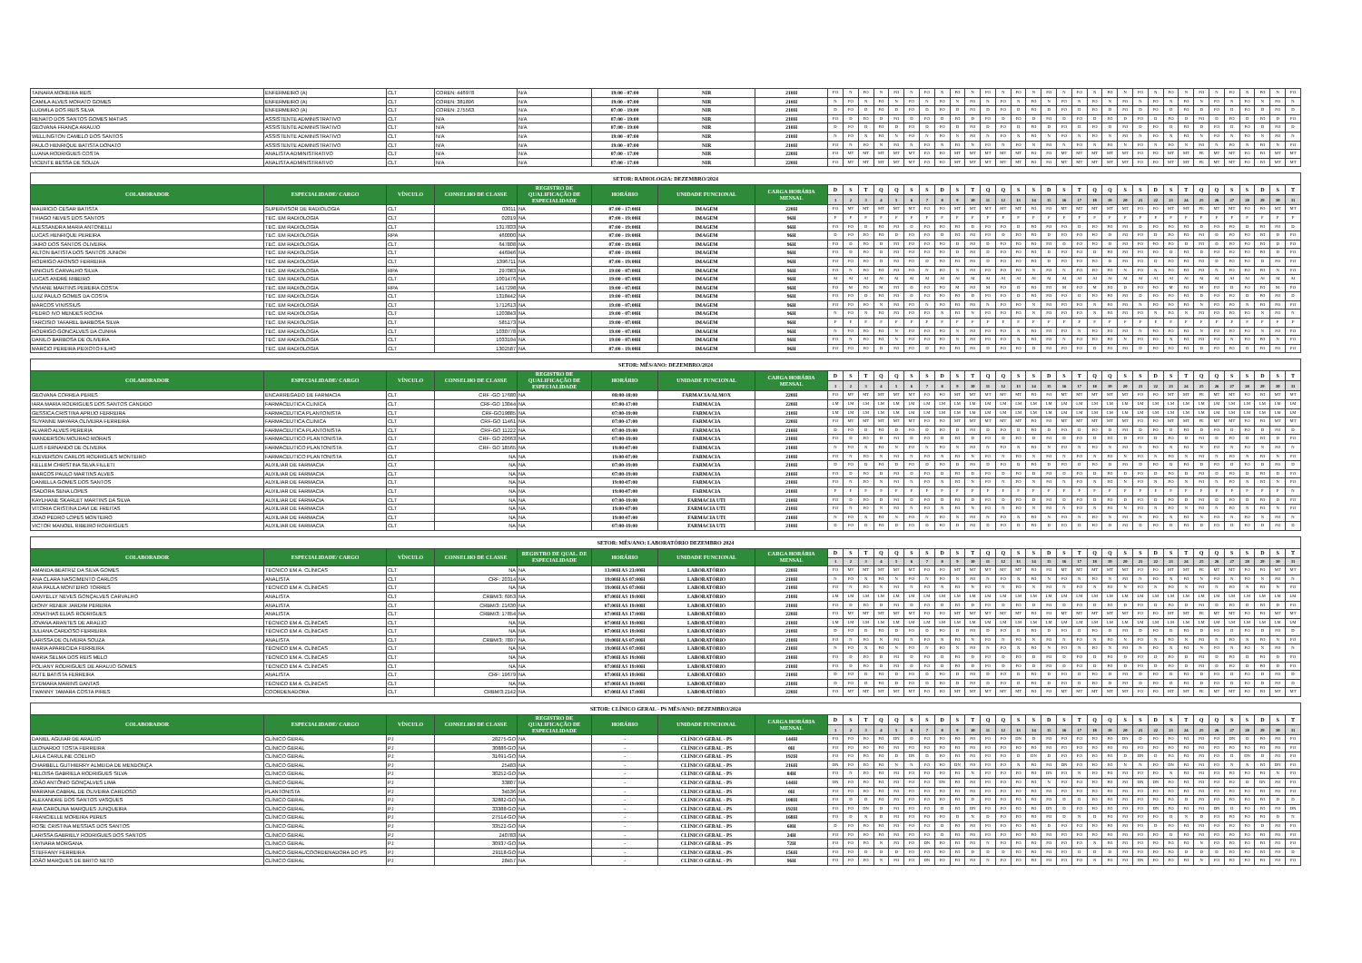| TAINARA MOREIRA REIS | ENFERMEIRO (A) | CLT | COREN: 446978 | N/A | 19:00 - 07:00 | NIR | 210H | FO | N | FO | N | FO | N | FO | N | FO | N | FO | N | FO | N | FO | N | FO | N | FO | N | FO | N | FO | N | FO | N | FO | N | FO | N | FO |
| CAMILA ALVES MORATO GOMES | ENFERMEIRO (A) | CLT | COREN: 381896 | N/A | 19:00 - 07:00 | NIR | 210H | N | FO | N | FO | N | FO | N | FO | N | FO | N | FO | N | FO | N | FO | N | FO | N | FO | N | FO | N | FO | N | FO | N | FO | N | FO | N |
| LUDMILA DOS REIS SILVA | ENFERMEIRO (A) | CLT | COREN: 275563 | N/A | 07:00 - 19:00 | NIR | 210H | D | FO | D | FO | D | FO | D | FO | D | FO | D | FO | D | FO | D | FO | D | FO | D | FO | D | FO | D | FO | D | FO | D | FO | D | FO | D |
| RENATO DOS SANTOS GOMES MATIAS | ASSISTENTE ADMINISTRATIVO | CLT | N/A | N/A | 07:00 - 19:00 | NIR | 210H | FO | D | FO | D | FO | D | FO | D | FO | D | FO | D | FO | D | FO | D | FO | D | FO | D | FO | D | FO | D | FO | D | FO | D | FO | D | FO |
| GEOVANA FRANÇA ARAUJO | ASSISTENTE ADMINISTRATIVO | CLT | N/A | N/A | 07:00 - 19:00 | NIR | 210H | D | FO | D | FO | D | FO | D | FO | D | FO | D | FO | D | FO | D | FO | D | FO | D | FO | D | FO | D | FO | D | FO | D | FO | D | FO | D |
| WELLINGTON CAMELO DOS SANTOS | ASSISTENTE ADMINISTRATIVO | CLT | N/A | N/A | 19:00 - 07:00 | NIR | 210H | N | FO | N | FO | N | FO | N | FO | N | FO | N | FO | N | FO | N | FO | N | FO | N | FO | N | FO | N | FO | N | FO | N | FO | N | FO | N |
| PAULO HENRIQUE BATISTA DONATO | ASSISTENTE ADMINISTRATIVO | CLT | N/A | N/A | 19:00 - 07:00 | NIR | 210H | FO | N | FO | N | FO | N | FO | N | FO | N | FO | N | FO | N | FO | N | FO | N | FO | N | FO | N | FO | N | FO | N | FO | N | FO | N | FO |
| LUANA RODRIGUES COSTA | ANALISTA ADMINISTRATIVO | CLT | N/A | N/A | 07:00 - 17:00 | NIR | 220H | FO | MT | MT | MT | MT | MT | FO | FO | MT | MT | MT | MT | MT | FO | FO | MT | MT | MT | MT | MT | FO | FO | MT | MT | FE | MT | MT | FO | FO | MT | MT |
| VICENTE BESSA DE SOUZA | ANALISTA ADMINISTRATIVO | CLT | N/A | N/A | 07:00 - 17:00 | NIR | 220H | FO | MT | MT | MT | MT | MT | FO | FO | MT | MT | MT | MT | MT | FO | FO | MT | MT | MT | MT | MT | FO | FO | MT | MT | FE | MT | MT | FO | FO | MT | MT |
| SETOR: RADIOLOGIA: DEZEMBRO/2024 | | | | | | | | | | | | | | | | | | | | | | | | | | | | | | | | | | | | | | |
| COLABORADOR | ESPECIALIDADE/ CARGO | VÍNCULO | CONSELHO DE CLASSE | REGISTRO DE QUALIFICAÇÃO DE ESPECIALIDADE | HORÁRIO | UNIDADE FUNCIONAL | CARGA HORÁRIA MENSAL | D | S | T | Q | Q | S | S | D | S | T | Q | Q | S | S | D | S | T | Q | Q | S | S | D | S | T | Q | Q | S | S | D | S | T |
| | | | | | | | | 1 | 2 | 3 | 4 | 5 | 6 | 7 | 8 | 9 | 10 | 11 | 12 | 13 | 14 | 15 | 16 | 17 | 18 | 19 | 20 | 21 | 22 | 23 | 24 | 25 | 26 | 27 | 28 | 29 | 30 | 31 |
| MAURICIO CESAR BATISTA | SUPERVISOR DE RADIOLOGIA | CLT | 03011 | NA | 07:00 - 17:00H | IMAGEM | 220H | FO | MT | MT | MT | MT | MT | FO | FO | MT | MT | MT | MT | MT | FO | FO | MT | MT | MT | MT | MT | FO | FO | MT | MT | FE | MT | MT | FO | FO | MT | MT |
| THIAGO NEVES DOS SANTOS | TEC. EM RADIOLOGIA | CLT | 02019 | NA | 07:00 - 19:00H | IMAGEM | 96H | F | F | F | F | F | F | F | F | F | F | F | F | F | F | F | F | F | F | F | F | F | F | F | F | F | F | F | F | F | F | F |
| ALESSANDRA MARIA ANTONELLI | TEC. EM RADIOLOGIA | CLT | 1317833 | NA | 07:00 - 19:00H | IMAGEM | 96H | FO | FO | D | FO | FO | D | FO | FO | FO | D | FO | FO | D | FO | FO | FO | D | FO | FO | FO | D | FO | FO | FO | D | FO | FO | D | FO | FO | D |
| LUCAS HENRIQUE PEREIRA | TEC. EM RADIOLOGIA | RPA | 460000 | NA | 07:00 - 19:00H | IMAGEM | 96H | D | FO | FO | FO | D | FO | FO | D | FO | FO | FO | D | FO | FO | D | FO | FO | FO | D | FO | FO | D | FO | FO | FO | D | FO | FO | FO | D | FO |
| JAIRO DOS SANTOS OLIVEIRA | TEC. EM RADIOLOGIA | CLT | 647808 | NA | 07:00 - 19:00H | IMAGEM | 96H | FO | D | FO | D | FO | FO | FO | FO | D | FO | D | FO | FO | FO | FO | D | FO | FO | D | FO | FO | FO | FO | D | FO | D | FO | FO | FO | D | FO |
| AILTON BATISTA DOS SANTOS JÚNIOR | TEC. EM RADIOLOGIA | CLT | 446946 | NA | 07:00 - 19:00H | IMAGEM | 96H | FO | D | FO | D | FO | FO | FO | FO | D | FO | D | FO | FO | FO | D | FO | FO | D | FO | FO | FO | FO | D | FO | D | FO | FO | FO | FO | D | FO |
| RODRIGO AFONSO FERREIRA | TEC. EM RADIOLOGIA | CLT | 1396711 | NA | 07:00 - 19:00H | IMAGEM | 96H | FO | FO | FO | D | FO | FO | D | FO | FO | FO | D | FO | FO | FO | D | FO | FO | FO | D | FO | FO | D | FO | FO | FO | D | FO | FO | D | FO | FO |
| VINICIUS CARVALHO SILVA | TEC. EM RADIOLOGIA | RPA | 297083 | NA | 19:00 - 07:00H | IMAGEM | 96H | FO | N | FO | FO | FO | FO | N | FO | N | FO | FO | FO | FO | N | FO | N | FO | FO | FO | N | FO | N | FO | FO | FO | N | FO | FO | FO | N | FO |
| LUCAS ANDRÉ RIBEIRO | TEC. EM RADIOLOGIA | CLT | 1001476 | NA | 19:00 - 07:00H | IMAGEM | 96H | AI | AI | AI | AI | AI | AI | AI | AI | AI | AI | AI | AI | AI | AI | AI | AI | AI | AI | AI | AI | AI | AI | AI | AI | AI | AI | AI | AI | AI | AI | AI |
| VIVIANE MARTINS PEREIRA COSTA | TEC. EM RADIOLOGIA | RPA | 1417298 | NA | 19:00 - 07:00H | IMAGEM | 96H | FO | M | FO | M | FO | D | FO | FO | M | FO | M | FO | D | FO | FO | M | FO | M | FO | D | FO | FO | M | FO | M | FO | D | FO | FO | M | FO |
| LUIZ PAULO GOMES DA COSTA | TEC. EM RADIOLOGIA | CLT | 1318442 | NA | 19:00 - 07:00H | IMAGEM | 96H | FO | FO | D | FO | FO | D | FO | FO | FO | D | FO | FO | D | FO | FO | FO | D | FO | FO | FO | D | FO | FO | FO | D | FO | FO | D | FO | FO | D |
| MARCOS VINISSIUS | TEC. EM RADIOLOGIA | CLT | 1712613 | NA | 19:00 - 07:00H | IMAGEM | 96H | FO | FO | FO | N | FO | FO | N | FO | FO | FO | N | FO | FO | N | FO | FO | FO | N | FO | FO | N | FO | FO | FO | N | FO | FO | N | FO | FO | FO |
| PEDRO IVO MENDES ROCHA | TEC. EM RADIOLOGIA | CLT | 1203843 | NA | 19:00 - 07:00H | IMAGEM | 96H | N | FO | N | FO | FO | FO | FO | N | FO | N | FO | FO | FO | N | FO | FO | FO | N | FO | FO | FO | N | FO | N | FO | FO | FO | FO | N | FO | N |
| TARCISIO TAFAREL BARBOSA SILVA | TEC. EM RADIOLOGIA | CLT | 585173 | NA | 19:00 - 07:00H | IMAGEM | 96H | F | F | F | F | F | F | F | F | F | F | F | F | F | F | F | F | F | F | F | F | F | F | F | F | F | F | F | F | F | F | F |
| RODRIGO GONCALVES DA CUNHA | TEC. EM RADIOLOGIA | CLT | 1030778 | NA | 19:00 - 07:00H | IMAGEM | 96H | N | FO | FO | FO | N | FO | FO | FO | N | FO | FO | FO | N | FO | FO | FO | N | FO | FO | FO | N | FO | FO | FO | N | FO | FO | FO | N | FO | FO |
| DANILO BARBOSA DE OLIVEIRA | TEC. EM RADIOLOGIA | CLT | 1033194 | NA | 19:00 - 07:00H | IMAGEM | 96H | FO | N | FO | FO | N | FO | FO | FO | N | FO | FO | FO | N | FO | FO | N | FO | FO | FO | N | FO | FO | N | FO | FO | FO | N | FO | FO | N | FO |
| MARCIO PEREIRA PEIXOTO FILHO | TEC. EM RADIOLOGIA | CLT | 1302587 | NA | 07:00 - 19:00H | IMAGEM | 96H | FO | FO | FO | D | FO | FO | D | FO | FO | FO | D | FO | FO | D | FO | FO | FO | D | FO | FO | D | FO | FO | FO | D | FO | FO | D | FO | FO | FO |
| SETOR: MÊS/ANO: DEZEMBRO/2024 | | | | | | | | | | | | | | | | | | | | | | | | | | | | | | | | | | | | | | |
| COLABORADOR | ESPECIALIDADE/ CARGO | VÍNCULO | CONSELHO DE CLASSE | REGISTRO DE QUALIFICAÇÃO DE ESPECIALIDADE | HORÁRIO | UNIDADE FUNCIONAL | CARGA HORÁRIA MENSAL | D | S | T | Q | Q | S | S | D | S | T | Q | Q | S | S | D | S | T | Q | Q | S | S | D | S | T | Q | Q | S | S | D | S | T |
| | | | | | | | | 1 | 2 | 3 | 4 | 5 | 6 | 7 | 8 | 9 | 10 | 11 | 12 | 13 | 14 | 15 | 16 | 17 | 18 | 19 | 20 | 21 | 22 | 23 | 24 | 25 | 26 | 27 | 28 | 29 | 30 | 31 |
| GEOVANA CORREA PERES | ENCARREGADO DE FARMACIA | CLT | CRF -GO 17680 | NA | 08:00-18:00 | FARMACIA/ALMOX | 220H | FO | MT | MT | MT | MT | MT | FO | FO | MT | MT | MT | MT | MT | FO | FO | MT | MT | MT | MT | MT | FO | FO | MT | MT | FE | MT | MT | FO | FO | MT | MT |
| IARA MARIA RODRIGUES DOS SANTOS CANDIDO | FARMACEUTICA CLINICA | CLT | CRF-GO 13044 | NA | 07:00-17:00 | FARMACIA | 220H | LM | LM | LM | LM | LM | LM | LM | LM | LM | LM | LM | LM | LM | LM | LM | LM | LM | LM | LM | LM | LM | LM | LM | LM | LM | LM | LM | LM | LM | LM | LM |
| GESSICA CRISTINA APRIJO FERREIRA | FARMACEUTICA PLANTONISTA | CLT | CRF-GO19885 | NA | 07:00-19:00 | FARMACIA | 210H | LM | LM | LM | LM | LM | LM | LM | LM | LM | LM | LM | LM | LM | LM | LM | LM | LM | LM | LM | LM | LM | LM | LM | LM | LM | LM | LM | LM | LM | LM | LM |
| SUYANNE MAYARA OLIVEIRA FERREIRA | FARMACEUTICA CLINICA | CLT | CRF-GO 11461 | NA | 07:00-17:00 | FARMACIA | 220H | FO | MT | MT | MT | MT | MT | FO | FO | MT | MT | MT | MT | MT | FO | FO | MT | MT | MT | MT | MT | FO | FO | MT | MT | FE | MT | MT | FO | FO | MT | MT |
| ALVARO ALVES PERERIA | FARMACEUTICA PLANTONISTA | CLT | CRF-GO 11222 | NA | 07:00-19:00 | FARMACIA | 210H | D | FO | D | FO | D | FO | D | FO | D | FO | D | FO | D | FO | D | FO | D | FO | D | FO | D | FO | D | FO | D | FO | D | FO | D | FO | D |
| WANDERSON MOURAO MORAIS | FARMACEUTICO PLANTONISTA | CLT | CRF- GO 20663 | NA | 07:00-19:00 | FARMACIA | 210H | FO | D | FO | D | FO | D | FO | D | FO | D | FO | D | FO | D | FO | D | FO | D | FO | D | FO | D | FO | D | FO | D | FO | D | FO | D | FO |
| LUIS FERNANDO DE OLIVEIRA | FARMACEUTICO PLANTONISTA | CLT | CRF- GO 18565 | NA | 19:00-07:00 | FARMACIA | 210H | N | FO | N | FO | N | FO | N | FO | N | FO | N | FO | N | FO | N | FO | N | FO | N | FO | N | FO | N | FO | N | FO | N | FO | N | FO | N |
| KLEVERSON CARLOS RODRIGUES MONTEIRO | FARMACEUTICO PLANTONISTA | CLT | NA | NA | 19:00-07:00 | FARMACIA | 210H | FO | N | FO | N | FO | N | FO | N | FO | N | FO | N | FO | N | FO | N | FO | N | FO | N | FO | N | FO | N | FO | N | FO | N | FO | N | FO |
| KELLEM CHRISTINA SILVA FILLETI | AUXILIAR DE FARMACIA | CLT | NA | NA | 07:00-19:00 | FARMACIA | 210H | D | FO | D | FO | D | FO | D | FO | D | FO | D | FO | D | FO | D | FO | D | FO | D | FO | D | FO | D | FO | D | FO | D | FO | D | FO | D |
| MARCOS PAULO MARTINS ALVES | AUXILIAR DE FARMACIA | CLT | NA | NA | 07:00-19:00 | FARMACIA | 210H | FO | D | FO | D | FO | D | FO | D | FO | D | FO | D | FO | D | FO | D | FO | D | FO | D | FO | D | FO | D | FO | D | FO | D | FO | D | FO |
| DANIELLA GOMES DOS SANTOS | AUXILIAR DE FARMACIA | CLT | NA | NA | 19:00-07:00 | FARMACIA | 210H | FO | N | FO | N | FO | N | FO | N | FO | N | FO | N | FO | N | FO | N | FO | N | FO | N | FO | N | FO | N | FO | N | FO | N | FO | N | FO |
| ISADORA SENA LOPES | AUXILIAR DE FARMACIA | CLT | NA | NA | 19:00-07:00 | FARMACIA | 210H | F | F | F | F | F | F | F | F | F | F | F | F | F | F | F | F | F | F | F | F | F | F | F | F | F | F | F | F | F | F | N |
| KAYLHANE SKARLET MARTINS DA SILVA | AUXILIAR DE FARMACIA | CLT | NA | NA | 07:00-19:00 | FARMACIA UTI | 210H | FO | D | FO | D | FO | D | FO | D | FO | D | FO | D | FO | D | FO | D | FO | D | FO | D | FO | D | FO | D | FO | D | FO | D | FO | D | FO |
| VITORIA CRISTINA DAVI DE FREITAS | AUXILIAR DE FARMACIA | CLT | NA | NA | 19:00-07:00 | FARMACIA UTI | 210H | FO | N | FO | N | FO | N | FO | N | FO | N | FO | N | FO | N | FO | N | FO | N | FO | N | FO | N | FO | N | FO | N | FO | N | FO | N | FO |
| JOAO PEDRO LOPES MONTEIRO | AUXILIAR DE FARMACIA | CLT | NA | NA | 19:00-07:00 | FARMACIA UTI | 210H | N | FO | N | FO | N | FO | N | FO | N | FO | N | FO | N | FO | N | FO | N | FO | N | FO | N | FO | N | FO | N | FO | N | FO | N | FO | N |
| VICTOR MANOEL RIBEIRO RODRIGUES | AUXILIAR DE FARMACIA | CLT | NA | NA | 07:00-19:00 | FARMACIA UTI | 210H | D | FO | D | FO | D | FO | D | FO | D | FO | D | FO | D | FO | D | FO | D | FO | D | FO | D | FO | D | FO | D | FO | D | FO | D | FO | D |
| SETOR: MÊS/ANO: LABORATÓRIO DEZEMBRO 2024 | | | | | | | | | | | | | | | | | | | | | | | | | | | | | | | | | | | | | | |
| COLABORADOR | ESPECIALIDADE/ CARGO | VÍNCULO | CONSELHO DE CLASSE | REGISTRO DE QUAL. DE ESPECIALIDADE | HORÁRIO | UNIDADE FUNCIONAL | CARGA HORÁRIA MENSAL | D | S | T | Q | Q | S | S | D | S | T | Q | Q | S | S | D | S | T | Q | Q | S | S | D | S | T | Q | Q | S | S | D | S | T |
| | | | | | | | | 1 | 2 | 3 | 4 | 5 | 6 | 7 | 8 | 9 | 10 | 11 | 12 | 13 | 14 | 15 | 16 | 17 | 18 | 19 | 20 | 21 | 22 | 23 | 24 | 25 | 26 | 27 | 28 | 29 | 30 | 31 |
| AMANDA BEATRIZ DA SILVA GOMES | TÉCNICO EM A. CLÍNICAS | CLT | NA | NA | 13:00H AS 23:00H | LABORATÓRIO | 220H | FO | MT | MT | MT | MT | MT | FO | FO | MT | MT | MT | MT | MT | FO | FO | MT | MT | MT | MT | MT | FO | FO | MT | MT | FE | MT | MT | FO | FO | MT | MT |
| ANA CLARA NASCIMENTO CARLOS | ANALISTA | CLT | CRF: 20314 | NA | 19:00H AS 07:00H | LABORATÓRIO | 210H | N | FO | N | FO | N | FO | N | FO | N | FO | N | FO | N | FO | N | FO | N | FO | N | FO | N | FO | N | FO | N | FO | N | FO | N | FO | N |
| ANA PAULA MONTEIRO TORRES | TÉCNICO EM A. CLÍNICAS | CLT | NA | NA | 19:00H AS 07:00H | LABORATÓRIO | 210H | FO | N | FO | N | FO | N | FO | N | FO | N | FO | N | FO | N | FO | N | FO | N | FO | N | FO | N | FO | N | FO | N | FO | N | FO | N | FO |
| DANYELLY NEVES GONÇALVES CARVALHO | ANALISTA | CLT | CRBM/3: 6953 | NA | 07:00H AS 19:00H | LABORATÓRIO | 210H | LM | LM | LM | LM | LM | LM | LM | LM | LM | LM | LM | LM | LM | LM | LM | LM | LM | LM | LM | LM | LM | LM | LM | LM | LM | LM | LM | LM | LM | LM | LM |
| DIONY RENER JARDIM PEREIRA | ANALISTA | CLT | CRBM/3: 21630 | NA | 07:00H AS 19:00H | LABORATÓRIO | 210H | FO | D | FO | D | FO | D | FO | D | FO | D | FO | D | FO | D | FO | D | FO | D | FO | D | FO | D | FO | D | FO | D | FO | D | FO | D | FO |
| JONATHAS ELIAS RODRIGUES | ANALISTA | CLT | CRBM/3: 17854 | NA | 07:00H AS 17:00H | LABORATÓRIO | 220H | FO | MT | MT | MT | MT | MT | FO | FO | MT | MT | MT | MT | MT | FO | FO | MT | MT | MT | MT | MT | FO | FO | MT | MT | FE | MT | MT | FO | FO | MT | MT |
| JOVANA ARANTES DE ARAÚJO | TÉCNICO EM A. CLÍNICAS | CLT | NA | NA | 07:00H AS 19:00H | LABORATÓRIO | 210H | LM | LM | LM | LM | LM | LM | LM | LM | LM | LM | LM | LM | LM | LM | LM | LM | LM | LM | LM | LM | LM | LM | LM | LM | LM | LM | LM | LM | LM | LM | LM |
| JULIANA CARDOSO FERREIRA | TÉCNICO EM A. CLÍNICAS | CLT | NA | NA | 07:00H AS 19:00H | LABORATÓRIO | 210H | D | FO | D | FO | D | FO | D | FO | D | FO | D | FO | D | FO | D | FO | D | FO | D | FO | D | FO | D | FO | D | FO | D | FO | D | FO | D |
| LARISSA DE OLIVEIRA SOUZA | ANALISTA | CLT | CRBM/3: 7897 | NA | 19:00H AS 07:00H | LABORATÓRIO | 210H | FO | N | FO | N | FO | N | FO | N | FO | N | FO | N | FO | N | FO | N | FO | N | FO | N | FO | N | FO | N | FO | N | FO | N | FO | N | FO |
| MARIA APARECIDA FERREIRA | TÉCNICO EM A. CLÍNICAS | CLT | NA | NA | 19:00H AS 07:00H | LABORATÓRIO | 210H | N | FO | N | FO | N | FO | N | FO | N | FO | N | FO | N | FO | N | FO | N | FO | N | FO | N | FO | N | FO | N | FO | N | FO | N | FO | N |
| MARIA SELMA DOS REIS MELO | TÉCNICO EM A. CLÍNICAS | CLT | NA | NA | 07:00H AS 19:00H | LABORATÓRIO | 210H | FO | D | FO | D | FO | D | FO | D | FO | D | FO | D | FO | D | FO | D | FO | D | FO | D | FO | D | FO | D | FO | D | FO | D | FO | D | FO |
| POLIANY RODRIGUES DE ARAUJO GOMES | TÉCNICO EM A. CLÍNICAS | CLT | NA | NA | 07:00H AS 19:00H | LABORATÓRIO | 210H | FO | D | FO | D | FO | D | FO | D | FO | D | FO | D | FO | D | FO | D | FO | D | FO | D | FO | D | FO | D | FO | D | FO | D | FO | D | FO |
| RUTE BATISTA FERREIRA | ANALISTA | CLT | CRF: 19679 | NA | 07:00H AS 19:00H | LABORATÓRIO | 210H | D | FO | D | FO | D | FO | D | FO | D | FO | D | FO | D | FO | D | FO | D | FO | D | FO | D | FO | D | FO | D | FO | D | FO | D | FO | D |
| SYDMARA MARINS DANTAS | TÉCNICO EM A. CLÍNICAS | CLT | NA | NA | 07:00H AS 19:00H | LABORATÓRIO | 210H | D | FO | D | FO | D | FO | D | FO | D | FO | D | FO | D | FO | D | FO | D | FO | D | FO | D | FO | D | FO | D | FO | D | FO | D | FO | D |
| TWANNY TAMARA COSTA PIRES | COORDENADORA | CLT | CRBM/3:2142 | NA | 07:00H AS 17:00H | LABORATÓRIO | 220H | FO | MT | MT | MT | MT | MT | FO | FO | MT | MT | MT | MT | MT | FO | FO | MT | MT | MT | MT | MT | FO | FO | MT | MT | FE | MT | MT | FO | FO | MT | MT |
| SETOR: CLÍNICO GERAL - PS MÊS/ANO: DEZEMBRO/2024 | | | | | | | | | | | | | | | | | | | | | | | | | | | | | | | | | | | | | | |
| COLABORADOR | ESPECIALIDADE/ CARGO | VÍNCULO | CONSELHO DE CLASSE | REGISTRO DE QUALIFICAÇÃO DE ESPECIALIDADE | HORÁRIO | UNIDADE FUNCIONAL | CARGA HORÁRIA MENSAL | D | S | T | Q | Q | S | S | D | S | T | Q | Q | S | S | D | S | T | Q | Q | S | S | D | S | T | Q | Q | S | S | D | S | T |
| | | | | | | | | 1 | 2 | 3 | 4 | 5 | 6 | 7 | 8 | 9 | 10 | 11 | 12 | 13 | 14 | 15 | 16 | 17 | 18 | 19 | 20 | 21 | 22 | 23 | 24 | 25 | 26 | 27 | 28 | 29 | 30 | 31 |
| DANIEL AGUIAR DE ARAÚJO | CLÍNICO GERAL | PJ | 28275-GO | NA | - | CLÍNICO GERAL - PS | 144H | FO | FO | FO | FO | DN | D | FO | FO | FO | FO | FO | FO | DN | D | FO | FO | FO | FO | FO | DN | D | FO | FO | FO | FO | FO | DN | D | FO | FO | FO |
| LEONARDO TOSTA FERREIRA | CLÍNICO GERAL | PJ | 30886-GO | NA | - | CLÍNICO GERAL - PS | 0H | FO | FO | FO | FO | FO | FO | FO | FO | FO | FO | FO | FO | FO | FO | FO | FO | FO | FO | FO | FO | FO | FO | FO | FO | FO | FO | FO | FO | FO | FO | FO |
| LAILA CARULINE COELHO | CLÍNICO GERAL | PJ | 31691-GO | NA | - | CLÍNICO GERAL - PS | 192H | FO | FO | FO | FO | D | DN | D | FO | FO | FO | FO | FO | D | DN | D | FO | FO | FO | FO | D | DN | D | FO | FO | FO | FO | D | DN | D | FO | FO |
| CHARBELL GUTHIERRY ALMEIDA DE MENDONÇA | CLÍNICO GERAL | PJ | 25483 | NA | - | CLÍNICO GERAL - PS | 216H | DN | FO | FO | FO | N | N | FO | FO | DN | FO | FO | FO | N | FO | FO | DN | FO | FO | FO | N | N | FO | DN | FO | FO | FO | N | N | FO | DN | FO |
| HELOISA GABRIELA RODRIGUES SILVA | CLÍNICO GERAL | PJ | 30252-GO | NA | - | CLÍNICO GERAL - PS | 84H | FO | N | FO | FO | FO | FO | FO | FO | FO | N | FO | FO | FO | FO | DN | FO | N | FO | FO | FO | FO | FO | N | FO | FO | FO | FO | FO | FO | N | FO |
| JOÃO ANTÔNIO GONÇALVES LIMA | CLÍNICO GERAL | PJ | 33807 | NA | - | CLÍNICO GERAL - PS | 144H | DN | FO | FO | FO | FO | FO | FO | DN | FO | FO | FO | FO | FO | FO | N | FO | FO | FO | FO | FO | DN | DN | FO | FO | FO | FO | FO | D | DN | FO | FO |
| MARIANA CABRAL DE OLIVEIRA CARDOSO | PLANTONISTA | PJ | 34536 | NA | - | CLÍNICO GERAL - PS | 0H | FO | FO | FO | FO | FO | FO | FO | FO | FO | FO | FO | FO | FO | FO | FO | FO | FO | FO | FO | FO | FO | FO | FO | FO | FO | FO | FO | FO | FO | FO | FO |
| ALEXANDRE DOS SANTOS VASQUES | CLÍNICO GERAL | PJ | 32882-GO | NA | - | CLÍNICO GERAL - PS | 108H | FO | D | D | FO | FO | FO | FO | FO | FO | D | FO | FO | FO | FO | FO | D | D | FO | FO | FO | FO | FO | FO | D | FO | FO | FO | FO | FO | D | D |
| ANA CAROLINA MARQUES JUNQUEIRA | CLÍNICO GERAL | PJ | 33388-GO | NA | - | CLÍNICO GERAL - PS | 192H | FO | FO | DN | D | FO | FO | FO | D | FO | DN | FO | FO | FO | FO | DN | D | FO | FO | FO | FO | FO | DN | FO | FO | FO | DN | D | FO | FO | FO | DN |
| FRANCIELLE MOREIRA PERES | CLÍNICO GERAL | PJ | 27514-GO | NA | - | CLÍNICO GERAL - PS | 168H | FO | D | N | D | FO | FO | FO | FO | D | N | D | FO | FO | FO | FO | D | N | D | FO | FO | FO | FO | D | N | D | FO | FO | FO | FO | D | N |
| ROSE CRISTINA MESSIAS DOS SANTOS | CLÍNICO GERAL | PJ | 33522-GO | NA | - | CLÍNICO GERAL - PS | 60H | D | FO | FO | FO | FO | FO | FO | D | FO | FO | FO | FO | FO | FO | D | FO | FO | FO | FO | FO | FO | D | FO | FO | FO | FO | FO | FO | D | FO | FO |
| LARISSA GABRIELY RODRIGUES DOS SANTOS | CLÍNICO GERAL | PJ | 240783 | NA | - | CLÍNICO GERAL - PS | 24H | FO | FO | FO | FO | FO | FO | FO | D | FO | FO | FO | FO | FO | FO | FO | FO | FO | FO | FO | FO | FO | FO | D | FO | FO | FO | FO | FO | FO | FO | FO |
| TAYNARA MORGANA | CLÍNICO GERAL | PJ | 30937-GO | NA | - | CLÍNICO GERAL - PS | 72H | FO | FO | FO | N | FO | FO | DN | FO | FO | FO | N | FO | FO | FO | FO | FO | FO | N | FO | FO | FO | FO | FO | FO | N | FO | FO | FO | FO | FO | FO |
| STEFFANY FERREIRA | CLÍNICO GERAL/COORDENADORA DO PS | PJ | 29118-GO | NA | - | CLÍNICO GERAL - PS | 156H | FO | FO | D | D | D | FO | FO | FO | FO | D | D | D | FO | FO | FO | FO | D | D | D | FO | FO | FO | FO | D | D | D | FO | FO | FO | FO | D |
| JOÃO MARQUES DE BRITO NETO | CLÍNICO GERAL | PJ | 28457 | NA | - | CLÍNICO GERAL - PS | 96H | FO | FO | FO | N | FO | FO | DN | FO | FO | FO | N | FO | FO | FO | FO | FO | FO | N | FO | FO | DN | FO | FO | FO | N | FO | FO | FO | FO | FO | FO |